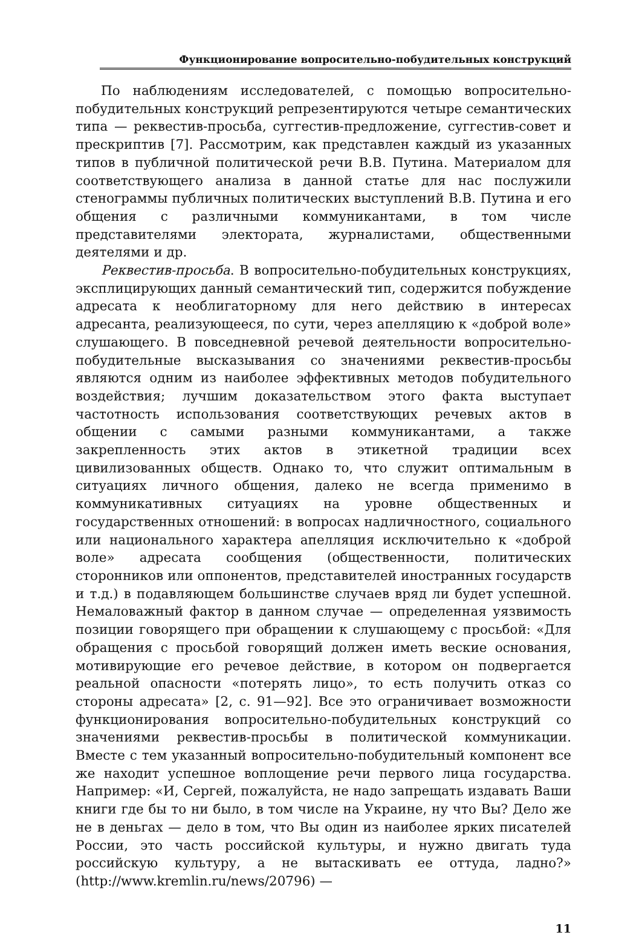Функционирование вопросительно-побудительных конструкций
По наблюдениям исследователей, с помощью вопросительно-побудительных конструкций репрезентируются четыре семантических типа — реквестив-просьба, суггестив-предложение, суггестив-совет и прескриптив [7]. Рассмотрим, как представлен каждый из указанных типов в публичной политической речи В.В. Путина. Материалом для соответствующего анализа в данной статье для нас послужили стенограммы публичных политических выступлений В.В. Путина и его общения с различными коммуникантами, в том числе представителями электората, журналистами, общественными деятелями и др.
Реквестив-просьба. В вопросительно-побудительных конструкциях, эксплицирующих данный семантический тип, содержится побуждение адресата к необлигаторному для него действию в интересах адресанта, реализующееся, по сути, через апелляцию к «доброй воле» слушающего. В повседневной речевой деятельности вопросительно-побудительные высказывания со значениями реквестив-просьбы являются одним из наиболее эффективных методов побудительного воздействия; лучшим доказательством этого факта выступает частотность использования соответствующих речевых актов в общении с самыми разными коммуникантами, а также закрепленность этих актов в этикетной традиции всех цивилизованных обществ. Однако то, что служит оптимальным в ситуациях личного общения, далеко не всегда применимо в коммуникативных ситуациях на уровне общественных и государственных отношений: в вопросах надличностного, социального или национального характера апелляция исключительно к «доброй воле» адресата сообщения (общественности, политических сторонников или оппонентов, представителей иностранных государств и т.д.) в подавляющем большинстве случаев вряд ли будет успешной. Немаловажный фактор в данном случае — определенная уязвимость позиции говорящего при обращении к слушающему с просьбой: «Для обращения с просьбой говорящий должен иметь веские основания, мотивирующие его речевое действие, в котором он подвергается реальной опасности «потерять лицо», то есть получить отказ со стороны адресата» [2, с. 91—92]. Все это ограничивает возможности функционирования вопросительно-побудительных конструкций со значениями реквестив-просьбы в политической коммуникации. Вместе с тем указанный вопросительно-побудительный компонент все же находит успешное воплощение речи первого лица государства. Например: «И, Сергей, пожалуйста, не надо запрещать издавать Ваши книги где бы то ни было, в том числе на Украине, ну что Вы? Дело же не в деньгах — дело в том, что Вы один из наиболее ярких писателей России, это часть российской культуры, и нужно двигать туда российскую культуру, а не вытаскивать ее оттуда, ладно?» (http://www.kremlin.ru/news/20796) —
11